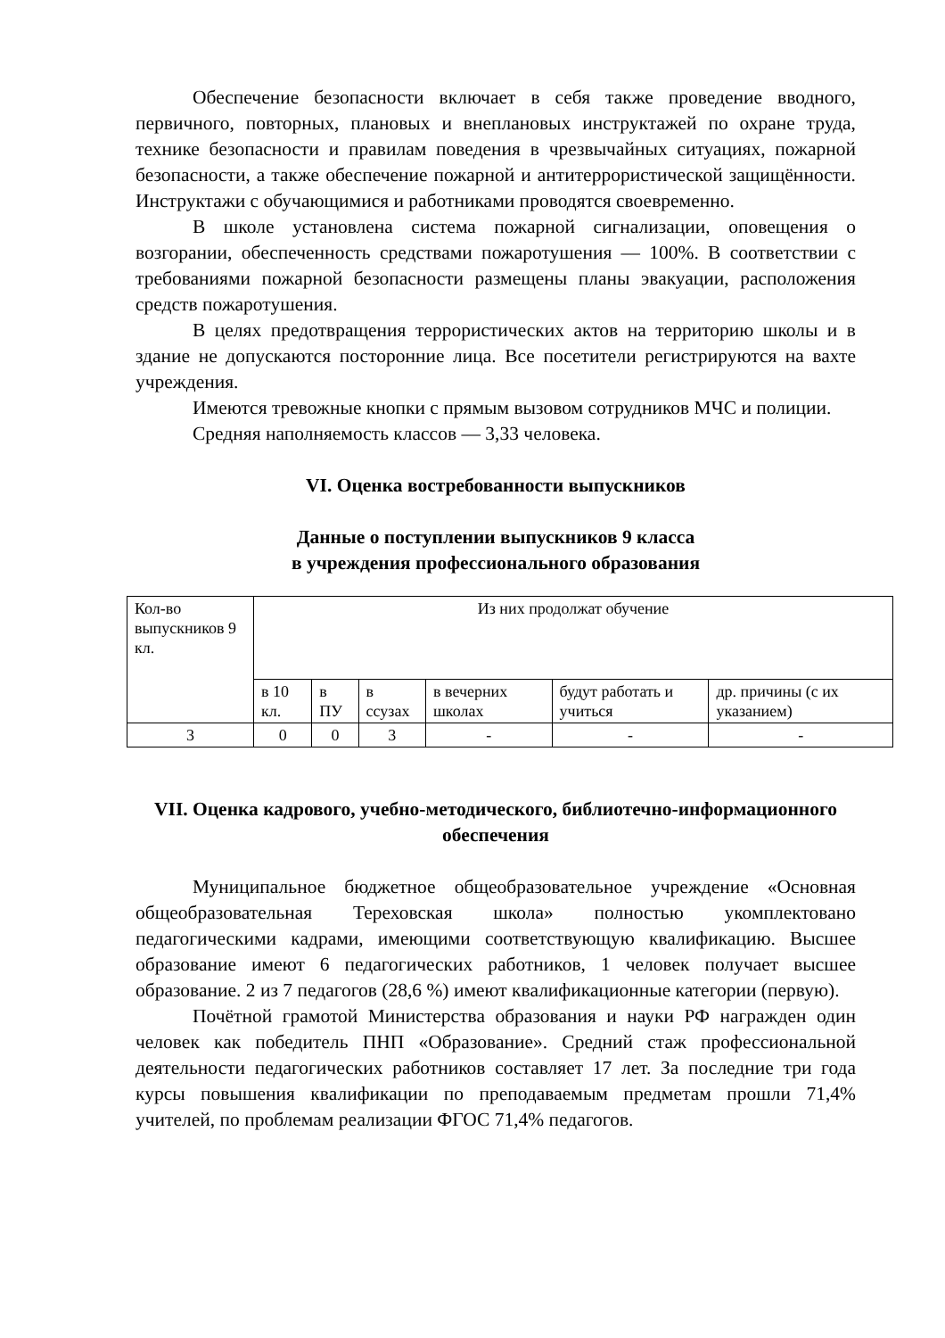Обеспечение безопасности включает в себя также проведение вводного, первичного, повторных, плановых и внеплановых инструктажей по охране труда, технике безопасности и правилам поведения в чрезвычайных ситуациях, пожарной безопасности, а также обеспечение пожарной и антитеррористической защищённости. Инструктажи с обучающимися и работниками проводятся своевременно.
В школе установлена система пожарной сигнализации, оповещения о возгорании, обеспеченность средствами пожаротушения — 100%. В соответствии с требованиями пожарной безопасности размещены планы эвакуации, расположения средств пожаротушения.
В целях предотвращения террористических актов на территорию школы и в здание не допускаются посторонние лица. Все посетители регистрируются на вахте учреждения.
Имеются тревожные кнопки с прямым вызовом сотрудников МЧС и полиции.
Средняя наполняемость классов — 3,33 человека.
VI. Оценка востребованности выпускников
Данные о поступлении выпускников 9 класса
в учреждения профессионального образования
| Кол-во выпускников 9 кл. | Из них продолжат обучение | | | | | |
| | в 10 кл. | в ПУ | в ссузах | в вечерних школах | будут работать и учиться | др. причины (с их указанием) |
| 3 | 0 | 0 | 3 | - | - | - |
VII. Оценка кадрового, учебно-методического, библиотечно-информационного обеспечения
Муниципальное бюджетное общеобразовательное учреждение «Основная общеобразовательная Тереховская школа» полностью укомплектовано педагогическими кадрами, имеющими соответствующую квалификацию. Высшее образование имеют 6 педагогических работников, 1 человек получает высшее образование. 2 из 7 педагогов (28,6 %) имеют квалификационные категории (первую).
Почётной грамотой Министерства образования и науки РФ награжден один человек как победитель ПНП «Образование». Средний стаж профессиональной деятельности педагогических работников составляет 17 лет. За последние три года курсы повышения квалификации по преподаваемым предметам прошли 71,4% учителей, по проблемам реализации ФГОС 71,4% педагогов.